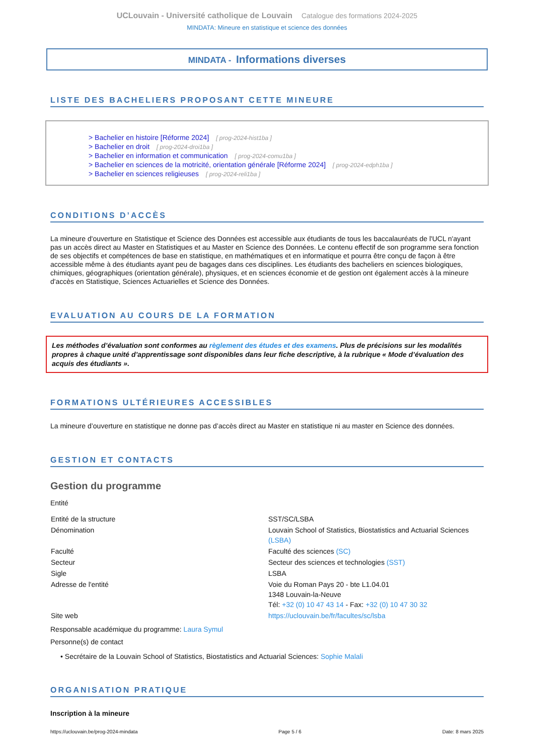UCLouvain - Université catholique de Louvain Catalogue des formations 2024-2025
MINDATA: Mineure en statistique et science des données
MINDATA - Informations diverses
LISTE DES BACHELIERS PROPOSANT CETTE MINEURE
> Bachelier en histoire [Réforme 2024] [ prog-2024-hist1ba ]
> Bachelier en droit [ prog-2024-droi1ba ]
> Bachelier en information et communication [ prog-2024-comu1ba ]
> Bachelier en sciences de la motricité, orientation générale [Réforme 2024] [ prog-2024-edph1ba ]
> Bachelier en sciences religieuses [ prog-2024-reli1ba ]
CONDITIONS D’ACCÈS
La mineure d'ouverture en Statistique et Science des Données est accessible aux étudiants de tous les baccalauréats de l'UCL n'ayant pas un accès direct au Master en Statistiques et au Master en Science des Données. Le contenu effectif de son programme sera fonction de ses objectifs et compétences de base en statistique, en mathématiques et en informatique et pourra être conçu de façon à être accessible même à des étudiants ayant peu de bagages dans ces disciplines. Les étudiants des bacheliers en sciences biologiques, chimiques, géographiques (orientation générale), physiques, et en sciences économie et de gestion ont également accès à la mineure d'accès en Statistique, Sciences Actuarielles et Science des Données.
EVALUATION AU COURS DE LA FORMATION
Les méthodes d’évaluation sont conformes au règlement des études et des examens. Plus de précisions sur les modalités propres à chaque unité d’apprentissage sont disponibles dans leur fiche descriptive, à la rubrique « Mode d’évaluation des acquis des étudiants ».
FORMATIONS ULTÉRIEURES ACCESSIBLES
La mineure d’ouverture en statistique ne donne pas d’accès direct au Master en statistique ni au master en Science des données.
GESTION ET CONTACTS
Gestion du programme
Entité
| Entité de la structure | SST/SC/LSBA |
| Dénomination | Louvain School of Statistics, Biostatistics and Actuarial Sciences (LSBA) |
| Faculté | Faculté des sciences (SC) |
| Secteur | Secteur des sciences et technologies (SST) |
| Sigle | LSBA |
| Adresse de l'entité | Voie du Roman Pays 20 - bte L1.04.01 1348 Louvain-la-Neuve Tél: +32 (0) 10 47 43 14 - Fax: +32 (0) 10 47 30 32 |
| Site web | https://uclouvain.be/fr/facultes/sc/lsba |
Responsable académique du programme: Laura Symul
Personne(s) de contact
• Secrétaire de la Louvain School of Statistics, Biostatistics and Actuarial Sciences: Sophie Malali
ORGANISATION PRATIQUE
Inscription à la mineure
https://uclouvain.be/prog-2024-mindata Page 5 / 6 Date: 8 mars 2025